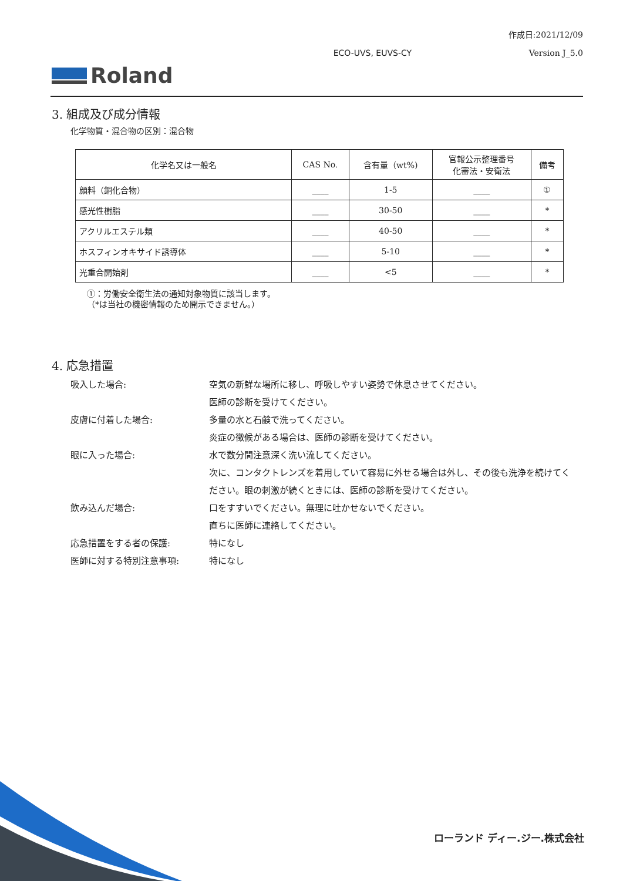作成日:2021/12/09
ECO-UVS, EUVS-CY Version J_5.0
Roland
3. 組成及び成分情報
化学物質・混合物の区別：混合物
| 化学名又は一般名 | CAS No. | 含有量（wt%) | 官報公示整理番号 化審法・安衛法 | 備考 |
| --- | --- | --- | --- | --- |
| 顔料（銅化合物） | ____ | 1-5 | ____ | ① |
| 感光性樹脂 | ____ | 30-50 | ____ | * |
| アクリルエステル類 | ____ | 40-50 | ____ | * |
| ホスフィンオキサイド誘導体 | ____ | 5-10 | ____ | * |
| 光重合開始剤 | ____ | <5 | ____ | * |
①：労働安全衛生法の通知対象物質に該当します。
（*は当社の機密情報のため開示できません。）
4. 応急措置
吸入した場合:
空気の新鮮な場所に移し、呼吸しやすい姿勢で休息させてください。
医師の診断を受けてください。
皮膚に付着した場合:
多量の水と石鹸で洗ってください。
炎症の徴候がある場合は、医師の診断を受けてください。
眼に入った場合:
水で数分間注意深く洗い流してください。
次に、コンタクトレンズを着用していて容易に外せる場合は外し、その後も洗浄を続けてください。眼の刺激が続くときには、医師の診断を受けてください。
飲み込んだ場合:
口をすすいでください。無理に吐かせないでください。
直ちに医師に連絡してください。
応急措置をする者の保護:
特になし
医師に対する特別注意事項:
特になし
ローランド ディー.ジー.株式会社